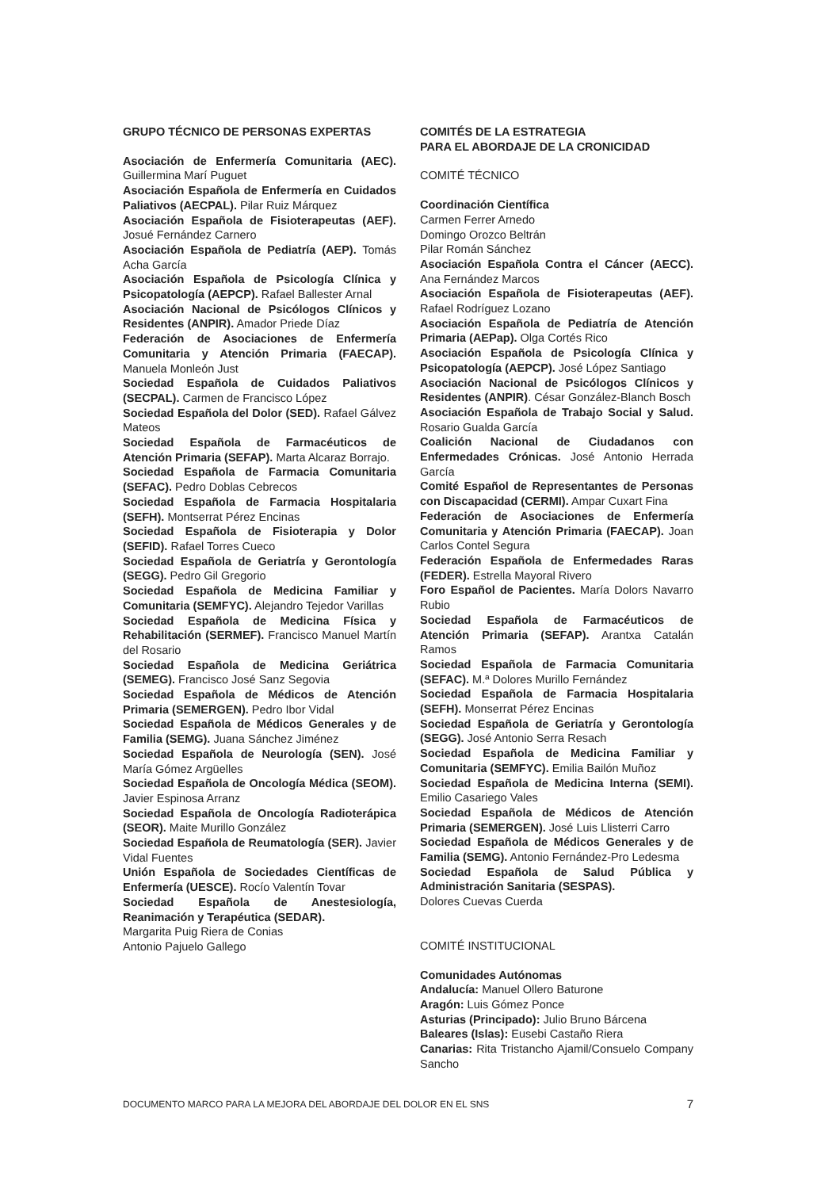GRUPO TÉCNICO DE PERSONAS EXPERTAS
Asociación de Enfermería Comunitaria (AEC). Guillermina Marí Puguet
Asociación Española de Enfermería en Cuidados Paliativos (AECPAL). Pilar Ruiz Márquez
Asociación Española de Fisioterapeutas (AEF). Josué Fernández Carnero
Asociación Española de Pediatría (AEP). Tomás Acha García
Asociación Española de Psicología Clínica y Psicopatología (AEPCP). Rafael Ballester Arnal
Asociación Nacional de Psicólogos Clínicos y Residentes (ANPIR). Amador Priede Díaz
Federación de Asociaciones de Enfermería Comunitaria y Atención Primaria (FAECAP). Manuela Monleón Just
Sociedad Española de Cuidados Paliativos (SECPAL). Carmen de Francisco López
Sociedad Española del Dolor (SED). Rafael Gálvez Mateos
Sociedad Española de Farmacéuticos de Atención Primaria (SEFAP). Marta Alcaraz Borrajo.
Sociedad Española de Farmacia Comunitaria (SEFAC). Pedro Doblas Cebrecos
Sociedad Española de Farmacia Hospitalaria (SEFH). Montserrat Pérez Encinas
Sociedad Española de Fisioterapia y Dolor (SEFID). Rafael Torres Cueco
Sociedad Española de Geriatría y Gerontología (SEGG). Pedro Gil Gregorio
Sociedad Española de Medicina Familiar y Comunitaria (SEMFYC). Alejandro Tejedor Varillas
Sociedad Española de Medicina Física y Rehabilitación (SERMEF). Francisco Manuel Martín del Rosario
Sociedad Española de Medicina Geriátrica (SEMEG). Francisco José Sanz Segovia
Sociedad Española de Médicos de Atención Primaria (SEMERGEN). Pedro Ibor Vidal
Sociedad Española de Médicos Generales y de Familia (SEMG). Juana Sánchez Jiménez
Sociedad Española de Neurología (SEN). José María Gómez Argüelles
Sociedad Española de Oncología Médica (SEOM). Javier Espinosa Arranz
Sociedad Española de Oncología Radioterápica (SEOR). Maite Murillo González
Sociedad Española de Reumatología (SER). Javier Vidal Fuentes
Unión Española de Sociedades Científicas de Enfermería (UESCE). Rocío Valentín Tovar
Sociedad Española de Anestesiología, Reanimación y Terapéutica (SEDAR).
Margarita Puig Riera de Conias
Antonio Pajuelo Gallego
COMITÉS DE LA ESTRATEGIA
PARA EL ABORDAJE DE LA CRONICIDAD
COMITÉ TÉCNICO
Coordinación Científica
Carmen Ferrer Arnedo
Domingo Orozco Beltrán
Pilar Román Sánchez
Asociación Española Contra el Cáncer (AECC). Ana Fernández Marcos
Asociación Española de Fisioterapeutas (AEF). Rafael Rodríguez Lozano
Asociación Española de Pediatría de Atención Primaria (AEPap). Olga Cortés Rico
Asociación Española de Psicología Clínica y Psicopatología (AEPCP). José López Santiago
Asociación Nacional de Psicólogos Clínicos y Residentes (ANPIR). César González-Blanch Bosch
Asociación Española de Trabajo Social y Salud. Rosario Gualda García
Coalición Nacional de Ciudadanos con Enfermedades Crónicas. José Antonio Herrada García
Comité Español de Representantes de Personas con Discapacidad (CERMI). Ampar Cuxart Fina
Federación de Asociaciones de Enfermería Comunitaria y Atención Primaria (FAECAP). Joan Carlos Contel Segura
Federación Española de Enfermedades Raras (FEDER). Estrella Mayoral Rivero
Foro Español de Pacientes. María Dolors Navarro Rubio
Sociedad Española de Farmacéuticos de Atención Primaria (SEFAP). Arantxa Catalán Ramos
Sociedad Española de Farmacia Comunitaria (SEFAC). M.ª Dolores Murillo Fernández
Sociedad Española de Farmacia Hospitalaria (SEFH). Monserrat Pérez Encinas
Sociedad Española de Geriatría y Gerontología (SEGG). José Antonio Serra Resach
Sociedad Española de Medicina Familiar y Comunitaria (SEMFYC). Emilia Bailón Muñoz
Sociedad Española de Medicina Interna (SEMI). Emilio Casariego Vales
Sociedad Española de Médicos de Atención Primaria (SEMERGEN). José Luis Llisterri Carro
Sociedad Española de Médicos Generales y de Familia (SEMG). Antonio Fernández-Pro Ledesma
Sociedad Española de Salud Pública y Administración Sanitaria (SESPAS).
Dolores Cuevas Cuerda
COMITÉ INSTITUCIONAL
Comunidades Autónomas
Andalucía: Manuel Ollero Baturone
Aragón: Luis Gómez Ponce
Asturias (Principado): Julio Bruno Bárcena
Baleares (Islas): Eusebi Castaño Riera
Canarias: Rita Tristancho Ajamil/Consuelo Company Sancho
DOCUMENTO MARCO PARA LA MEJORA DEL ABORDAJE DEL DOLOR EN EL SNS 7